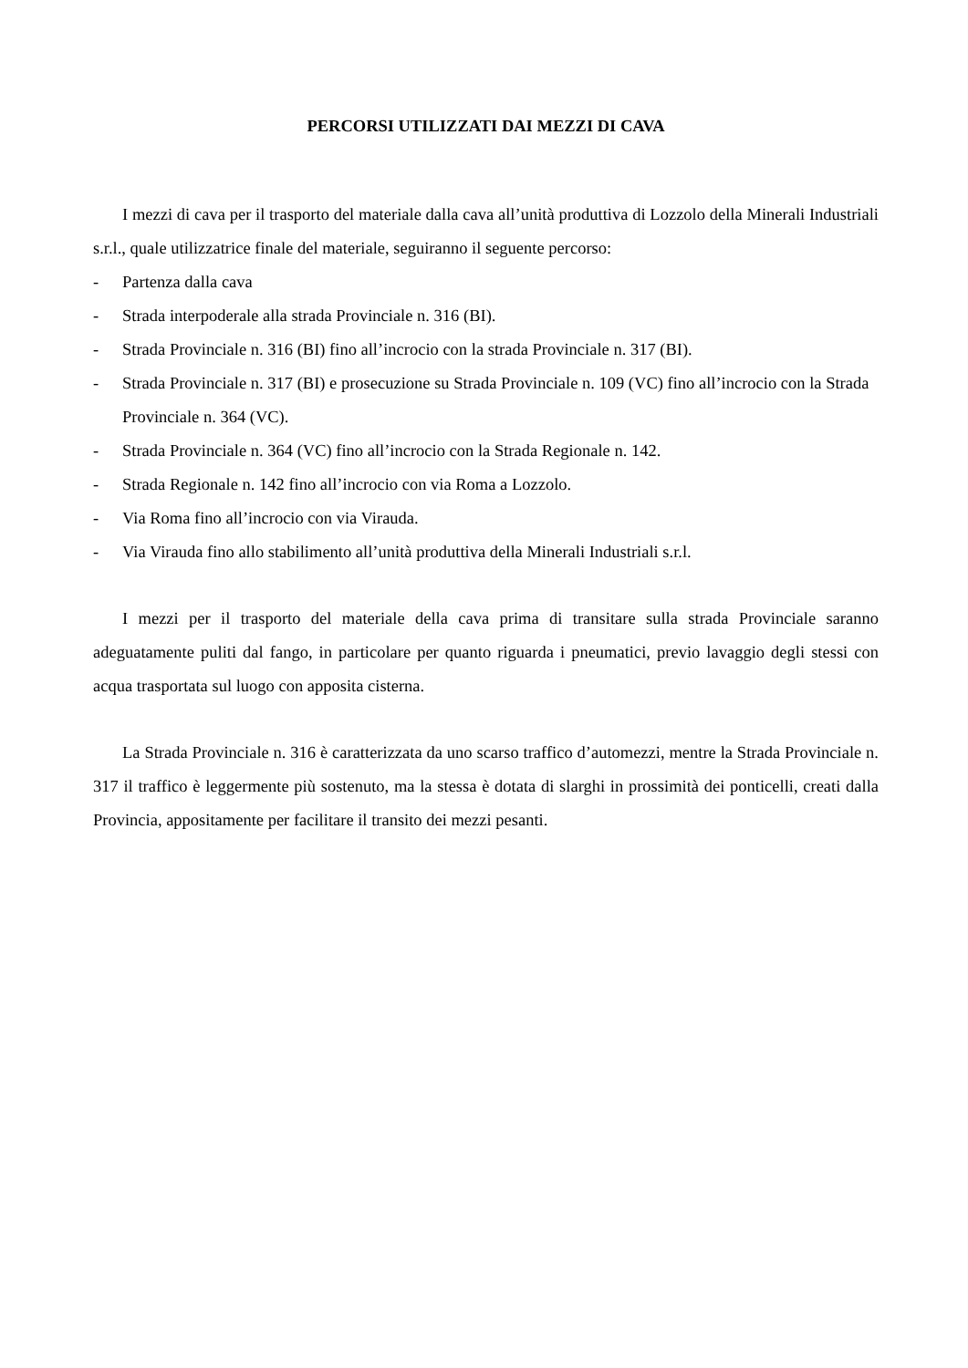PERCORSI UTILIZZATI DAI MEZZI DI CAVA
I mezzi di cava per il trasporto del materiale dalla cava all’unità produttiva di Lozzolo della Minerali Industriali s.r.l., quale utilizzatrice finale del materiale, seguiranno il seguente percorso:
- Partenza dalla cava
- Strada interpoderale alla strada Provinciale n. 316 (BI).
- Strada Provinciale n. 316 (BI) fino all’incrocio con la strada Provinciale n. 317 (BI).
- Strada Provinciale n. 317 (BI) e prosecuzione su Strada Provinciale n. 109 (VC) fino all’incrocio con la Strada Provinciale n. 364 (VC).
- Strada Provinciale n. 364 (VC) fino all’incrocio con la Strada Regionale n. 142.
- Strada Regionale n. 142 fino all’incrocio con via Roma a Lozzolo.
- Via Roma fino all’incrocio con via Virauda.
- Via Virauda fino allo stabilimento all’unità produttiva della Minerali Industriali s.r.l.
I mezzi per il trasporto del materiale della cava prima di transitare sulla strada Provinciale saranno adeguatamente puliti dal fango, in particolare per quanto riguarda i pneumatici, previo lavaggio degli stessi con acqua trasportata sul luogo con apposita cisterna.
La Strada Provinciale n. 316 è caratterizzata da uno scarso traffico d’automezzi, mentre la Strada Provinciale n. 317 il traffico è leggermente più sostenuto, ma la stessa è dotata di slarghi in prossimità dei ponticelli, creati dalla Provincia, appositamente per facilitare il transito dei mezzi pesanti.